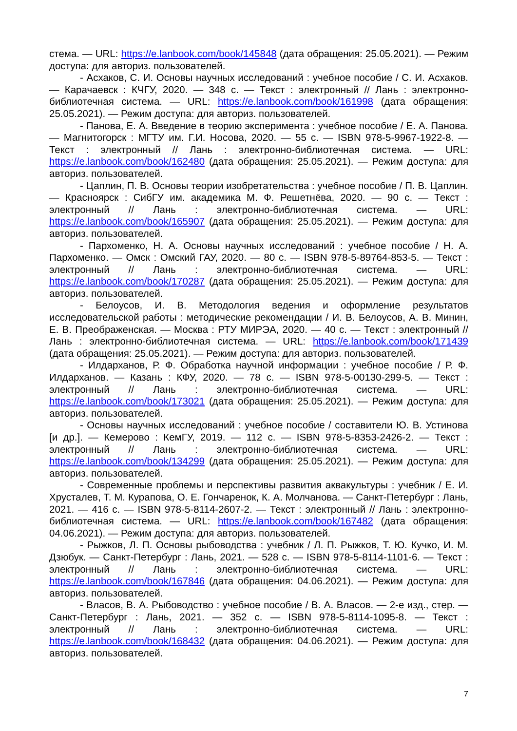стема. — URL: https://e.lanbook.com/book/145848 (дата обращения: 25.05.2021). — Режим доступа: для авториз. пользователей.
- Асхаков, С. И. Основы научных исследований : учебное пособие / С. И. Асхаков. — Карачаевск : КЧГУ, 2020. — 348 с. — Текст : электронный // Лань : электронно-библиотечная система. — URL: https://e.lanbook.com/book/161998 (дата обращения: 25.05.2021). — Режим доступа: для авториз. пользователей.
- Панова, Е. А. Введение в теорию эксперимента : учебное пособие / Е. А. Панова. — Магнитогорск : МГТУ им. Г.И. Носова, 2020. — 55 с. — ISBN 978-5-9967-1922-8. — Текст : электронный // Лань : электронно-библиотечная система. — URL: https://e.lanbook.com/book/162480 (дата обращения: 25.05.2021). — Режим доступа: для авториз. пользователей.
- Цаплин, П. В. Основы теории изобретательства : учебное пособие / П. В. Цаплин. — Красноярск : СибГУ им. академика М. Ф. Решетнёва, 2020. — 90 с. — Текст : электронный // Лань : электронно-библиотечная система. — URL: https://e.lanbook.com/book/165907 (дата обращения: 25.05.2021). — Режим доступа: для авториз. пользователей.
- Пархоменко, Н. А. Основы научных исследований : учебное пособие / Н. А. Пархоменко. — Омск : Омский ГАУ, 2020. — 80 с. — ISBN 978-5-89764-853-5. — Текст : электронный // Лань : электронно-библиотечная система. — URL: https://e.lanbook.com/book/170287 (дата обращения: 25.05.2021). — Режим доступа: для авториз. пользователей.
- Белоусов, И. В. Методология ведения и оформление результатов исследовательской работы : методические рекомендации / И. В. Белоусов, А. В. Минин, Е. В. Преображенская. — Москва : РТУ МИРЭА, 2020. — 40 с. — Текст : электронный // Лань : электронно-библиотечная система. — URL: https://e.lanbook.com/book/171439 (дата обращения: 25.05.2021). — Режим доступа: для авториз. пользователей.
- Илдарханов, Р. Ф. Обработка научной информации : учебное пособие / Р. Ф. Илдарханов. — Казань : КФУ, 2020. — 78 с. — ISBN 978-5-00130-299-5. — Текст : электронный // Лань : электронно-библиотечная система. — URL: https://e.lanbook.com/book/173021 (дата обращения: 25.05.2021). — Режим доступа: для авториз. пользователей.
- Основы научных исследований : учебное пособие / составители Ю. В. Устинова [и др.]. — Кемерово : КемГУ, 2019. — 112 с. — ISBN 978-5-8353-2426-2. — Текст : электронный // Лань : электронно-библиотечная система. — URL: https://e.lanbook.com/book/134299 (дата обращения: 25.05.2021). — Режим доступа: для авториз. пользователей.
- Современные проблемы и перспективы развития аквакультуры : учебник / Е. И. Хрусталев, Т. М. Курапова, О. Е. Гончаренок, К. А. Молчанова. — Санкт-Петербург : Лань, 2021. — 416 с. — ISBN 978-5-8114-2607-2. — Текст : электронный // Лань : электронно-библиотечная система. — URL: https://e.lanbook.com/book/167482 (дата обращения: 04.06.2021). — Режим доступа: для авториз. пользователей.
- Рыжков, Л. П. Основы рыбоводства : учебник / Л. П. Рыжков, Т. Ю. Кучко, И. М. Дзюбук. — Санкт-Петербург : Лань, 2021. — 528 с. — ISBN 978-5-8114-1101-6. — Текст : электронный // Лань : электронно-библиотечная система. — URL: https://e.lanbook.com/book/167846 (дата обращения: 04.06.2021). — Режим доступа: для авториз. пользователей.
- Власов, В. А. Рыбоводство : учебное пособие / В. А. Власов. — 2-е изд., стер. — Санкт-Петербург : Лань, 2021. — 352 с. — ISBN 978-5-8114-1095-8. — Текст : электронный // Лань : электронно-библиотечная система. — URL: https://e.lanbook.com/book/168432 (дата обращения: 04.06.2021). — Режим доступа: для авториз. пользователей.
7